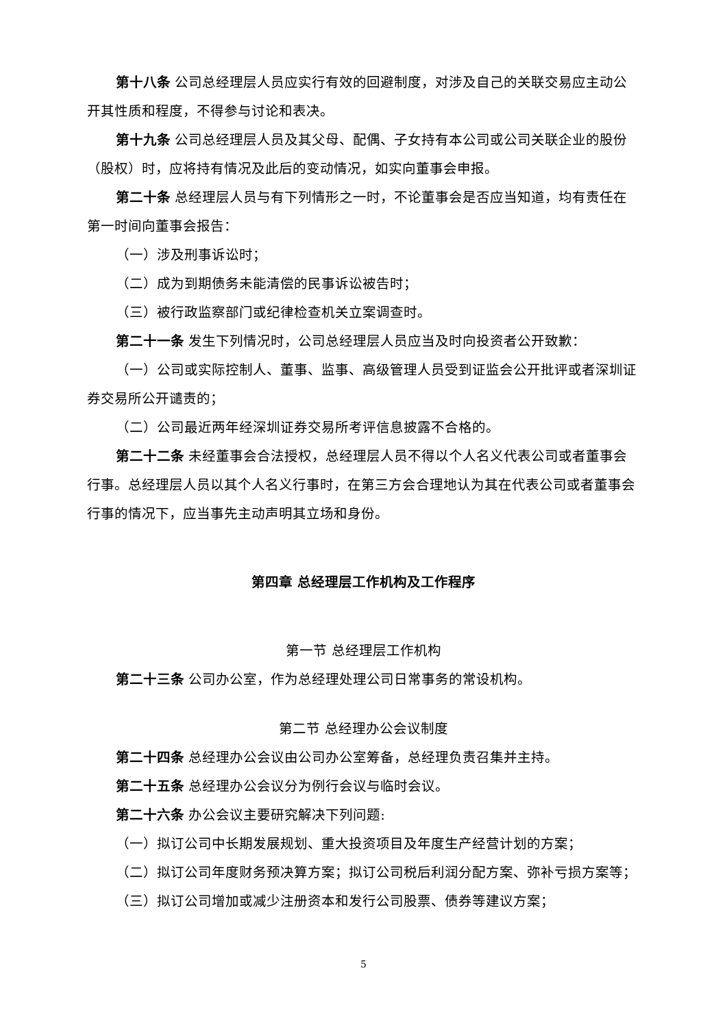第十八条 公司总经理层人员应实行有效的回避制度，对涉及自己的关联交易应主动公开其性质和程度，不得参与讨论和表决。
第十九条 公司总经理层人员及其父母、配偶、子女持有本公司或公司关联企业的股份（股权）时，应将持有情况及此后的变动情况，如实向董事会申报。
第二十条 总经理层人员与有下列情形之一时，不论董事会是否应当知道，均有责任在第一时间向董事会报告：
（一）涉及刑事诉讼时；
（二）成为到期债务未能清偿的民事诉讼被告时；
（三）被行政监察部门或纪律检查机关立案调查时。
第二十一条 发生下列情况时，公司总经理层人员应当及时向投资者公开致歉：
（一）公司或实际控制人、董事、监事、高级管理人员受到证监会公开批评或者深圳证券交易所公开谴责的；
（二）公司最近两年经深圳证券交易所考评信息披露不合格的。
第二十二条 未经董事会合法授权，总经理层人员不得以个人名义代表公司或者董事会行事。总经理层人员以其个人名义行事时，在第三方会合理地认为其在代表公司或者董事会行事的情况下，应当事先主动声明其立场和身份。
第四章 总经理层工作机构及工作程序
第一节 总经理层工作机构
第二十三条 公司办公室，作为总经理处理公司日常事务的常设机构。
第二节 总经理办公会议制度
第二十四条 总经理办公会议由公司办公室筹备，总经理负责召集并主持。
第二十五条 总经理办公会议分为例行会议与临时会议。
第二十六条 办公会议主要研究解决下列问题:
（一）拟订公司中长期发展规划、重大投资项目及年度生产经营计划的方案；
（二）拟订公司年度财务预决算方案；拟订公司税后利润分配方案、弥补亏损方案等；
（三）拟订公司增加或减少注册资本和发行公司股票、债券等建议方案；
5